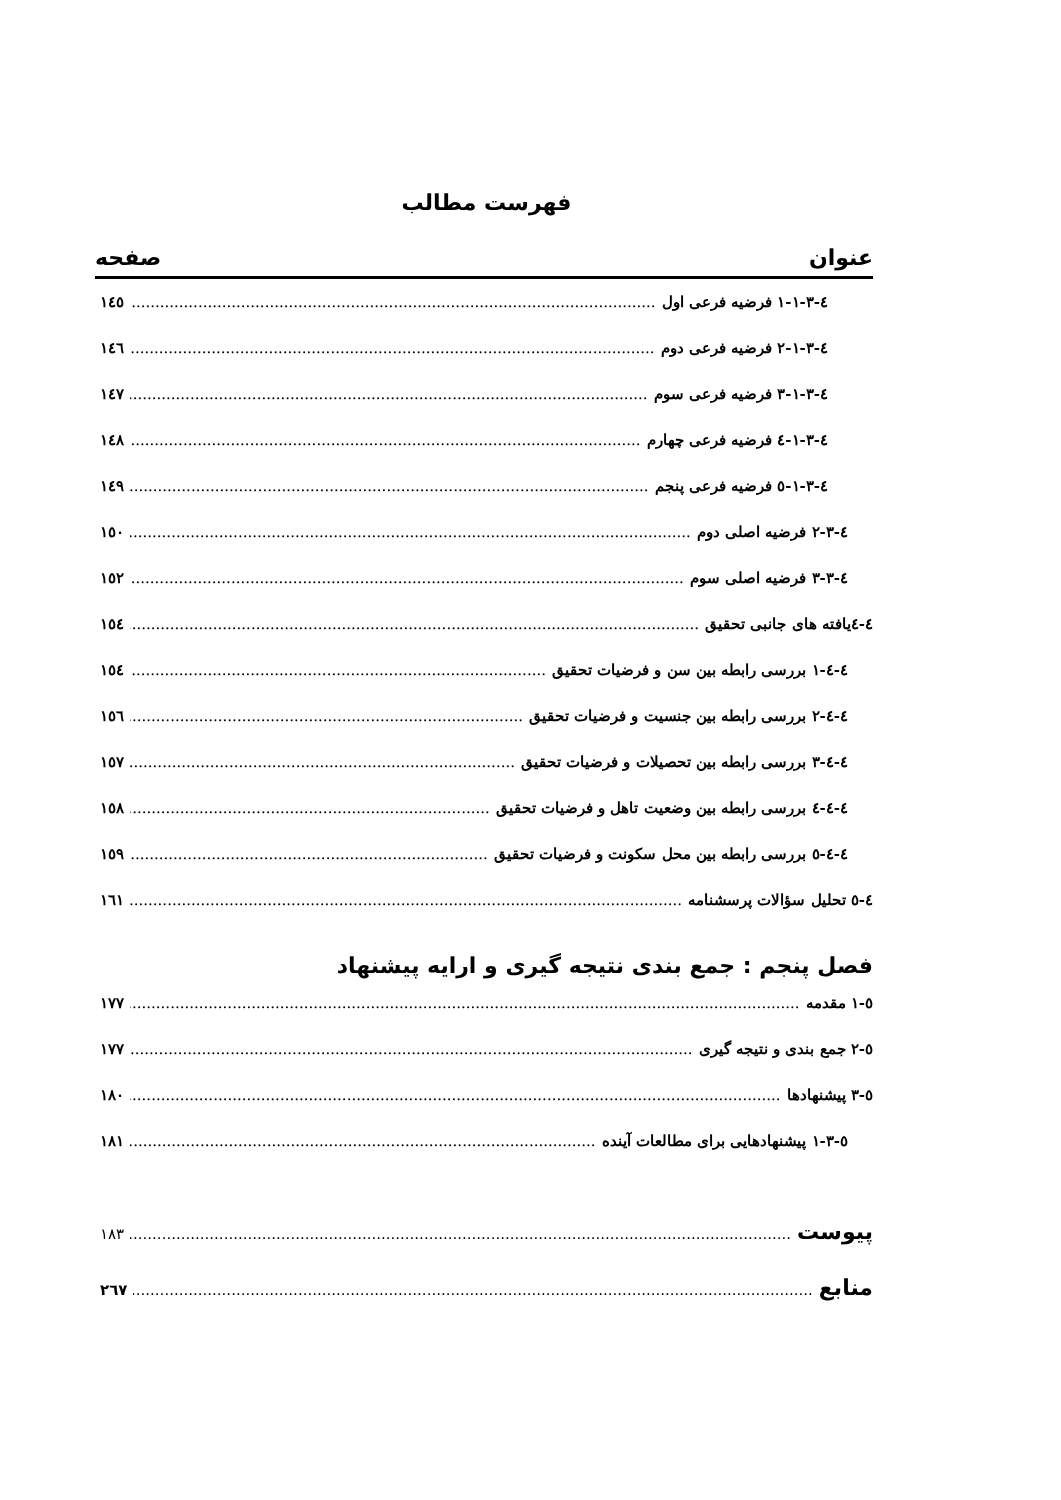فهرست مطالب
عنوان صفحه
٤-٣-١-١ فرضیه فرعی اول ١٤٥
٤-٣-١-٢ فرضیه فرعی دوم ١٤٦
٤-٣-١-٣ فرضیه فرعی سوم ١٤٧
٤-٣-١-٤ فرضیه فرعی چهارم ١٤٨
٤-٣-١-٥ فرضیه فرعی پنجم ١٤٩
٤-٣-٢ فرضیه اصلی دوم ١٥٠
٤-٣-٣ فرضیه اصلی سوم ١٥٢
٤-٤یافته های جانبی تحقیق ١٥٤
٤-٤-١ بررسی رابطه بین سن و فرضیات تحقیق ١٥٤
٤-٤-٢ بررسی رابطه بین جنسیت و فرضیات تحقیق ١٥٦
٤-٤-٣ بررسی رابطه بین تحصیلات و فرضیات تحقیق ١٥٧
٤-٤-٤ بررسی رابطه بین وضعیت تاهل و فرضیات تحقیق ١٥٨
٤-٤-٥ بررسی رابطه بین محل سکونت و فرضیات تحقیق ١٥٩
٤-٥ تحلیل سؤالات پرسشنامه ١٦١
فصل پنجم : جمع بندی نتیجه گیری و ارایه پیشنهاد
٥-١ مقدمه ١٧٧
٥-٢ جمع بندی و نتیجه گیری ١٧٧
٥-٣ پیشنهادها ١٨٠
٥-٣-١ پیشنهادهایی برای مطالعات آینده ١٨١
پیوست ١٨٣
منابع ٢٦٧